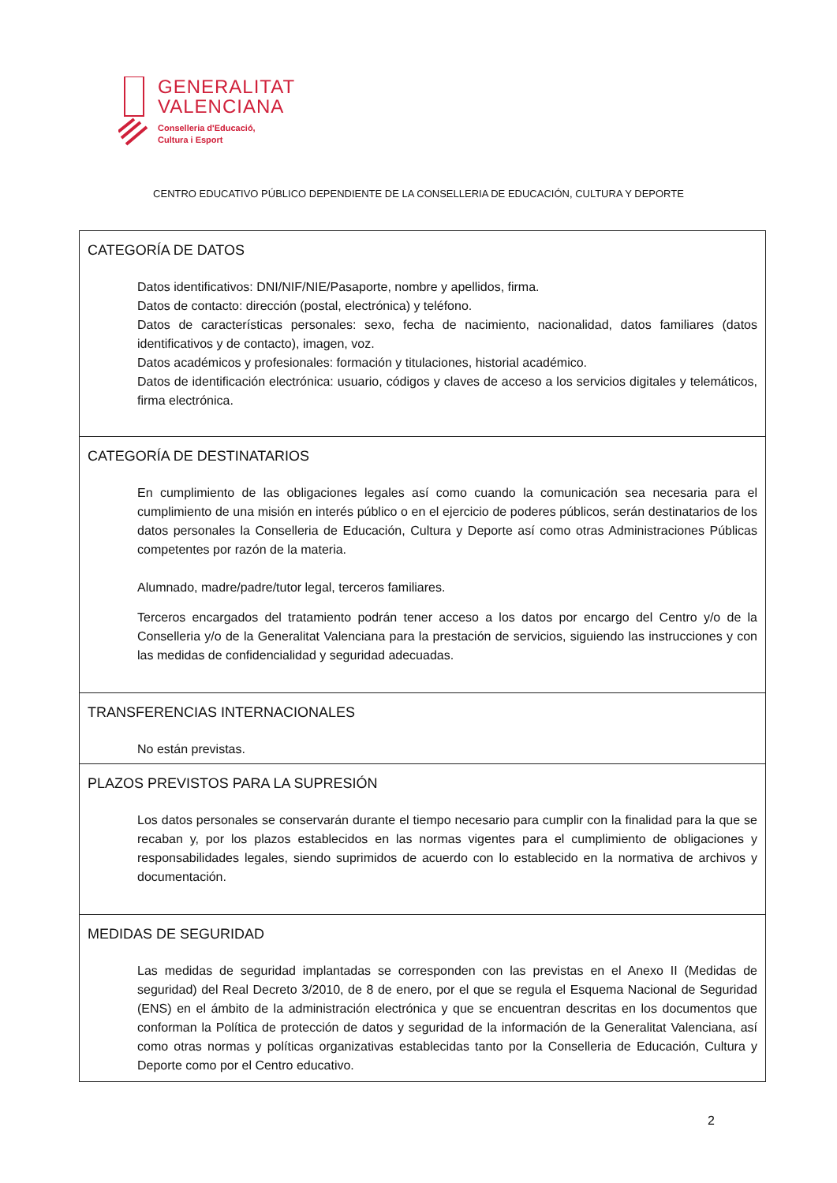GENERALITAT
VALENCIANA
Conselleria d'Educació,
Cultura i Esport
CENTRO EDUCATIVO PÚBLICO DEPENDIENTE DE LA CONSELLERIA DE EDUCACIÓN, CULTURA Y DEPORTE
| CATEGORÍA DE DATOS Datos identificativos: DNI/NIF/NIE/Pasaporte, nombre y apellidos, firma. Datos de contacto: dirección (postal, electrónica) y teléfono. Datos de características personales: sexo, fecha de nacimiento, nacionalidad, datos familiares (datos identificativos y de contacto), imagen, voz. Datos académicos y profesionales: formación y titulaciones, historial académico. Datos de identificación electrónica: usuario, códigos y claves de acceso a los servicios digitales y telemáticos, firma electrónica. |
| CATEGORÍA DE DESTINATARIOS En cumplimiento de las obligaciones legales así como cuando la comunicación sea necesaria para el cumplimiento de una misión en interés público o en el ejercicio de poderes públicos, serán destinatarios de los datos personales la Conselleria de Educación, Cultura y Deporte así como otras Administraciones Públicas competentes por razón de la materia. Alumnado, madre/padre/tutor legal, terceros familiares. Terceros encargados del tratamiento podrán tener acceso a los datos por encargo del Centro y/o de la Conselleria y/o de la Generalitat Valenciana para la prestación de servicios, siguiendo las instrucciones y con las medidas de confidencialidad y seguridad adecuadas. |
| TRANSFERENCIAS INTERNACIONALES No están previstas. |
| PLAZOS PREVISTOS PARA LA SUPRESIÓN Los datos personales se conservarán durante el tiempo necesario para cumplir con la finalidad para la que se recaban y, por los plazos establecidos en las normas vigentes para el cumplimiento de obligaciones y responsabilidades legales, siendo suprimidos de acuerdo con lo establecido en la normativa de archivos y documentación. |
| MEDIDAS DE SEGURIDAD Las medidas de seguridad implantadas se corresponden con las previstas en el Anexo II (Medidas de seguridad) del Real Decreto 3/2010, de 8 de enero, por el que se regula el Esquema Nacional de Seguridad (ENS) en el ámbito de la administración electrónica y que se encuentran descritas en los documentos que conforman la Política de protección de datos y seguridad de la información de la Generalitat Valenciana, así como otras normas y políticas organizativas establecidas tanto por la Conselleria de Educación, Cultura y Deporte como por el Centro educativo. |
2